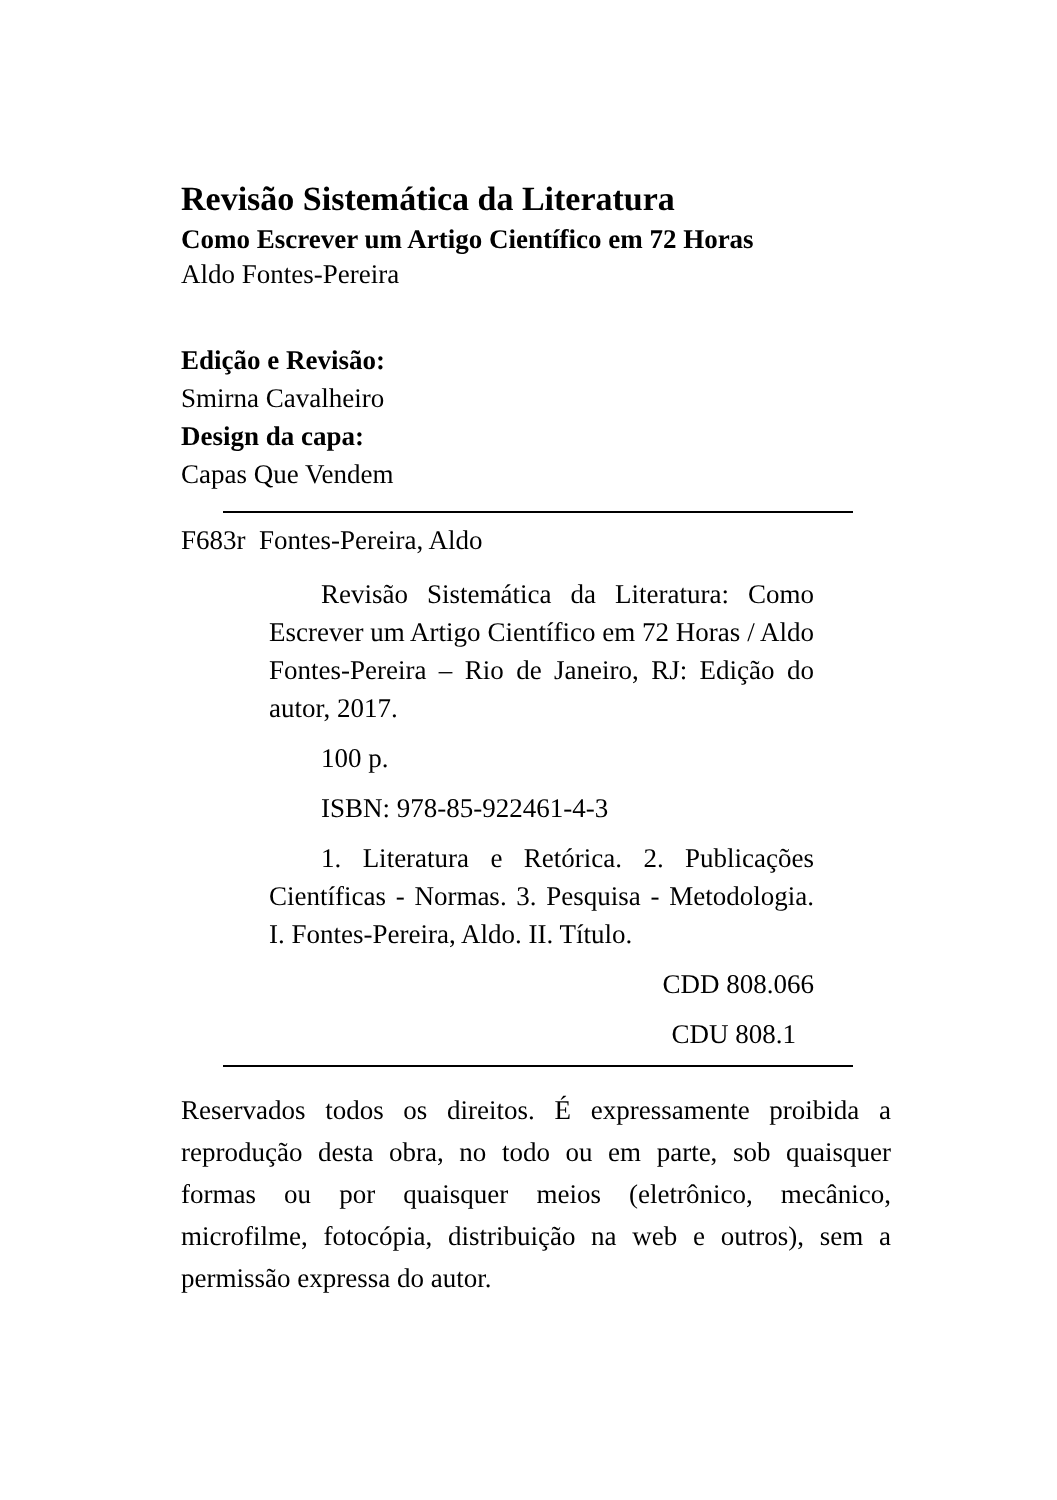Revisão Sistemática da Literatura
Como Escrever um Artigo Científico em 72 Horas
Aldo Fontes-Pereira
Edição e Revisão:
Smirna Cavalheiro
Design da capa:
Capas Que Vendem
F683r Fontes-Pereira, Aldo
Revisão Sistemática da Literatura: Como Escrever um Artigo Científico em 72 Horas / Aldo Fontes-Pereira – Rio de Janeiro, RJ: Edição do autor, 2017.
100 p.
ISBN: 978-85-922461-4-3
1. Literatura e Retórica. 2. Publicações Científicas - Normas. 3. Pesquisa - Metodologia. I. Fontes-Pereira, Aldo. II. Título.
CDD 808.066
CDU 808.1
Reservados todos os direitos. É expressamente proibida a reprodução desta obra, no todo ou em parte, sob quaisquer formas ou por quaisquer meios (eletrônico, mecânico, microfilme, fotocópia, distribuição na web e outros), sem a permissão expressa do autor.